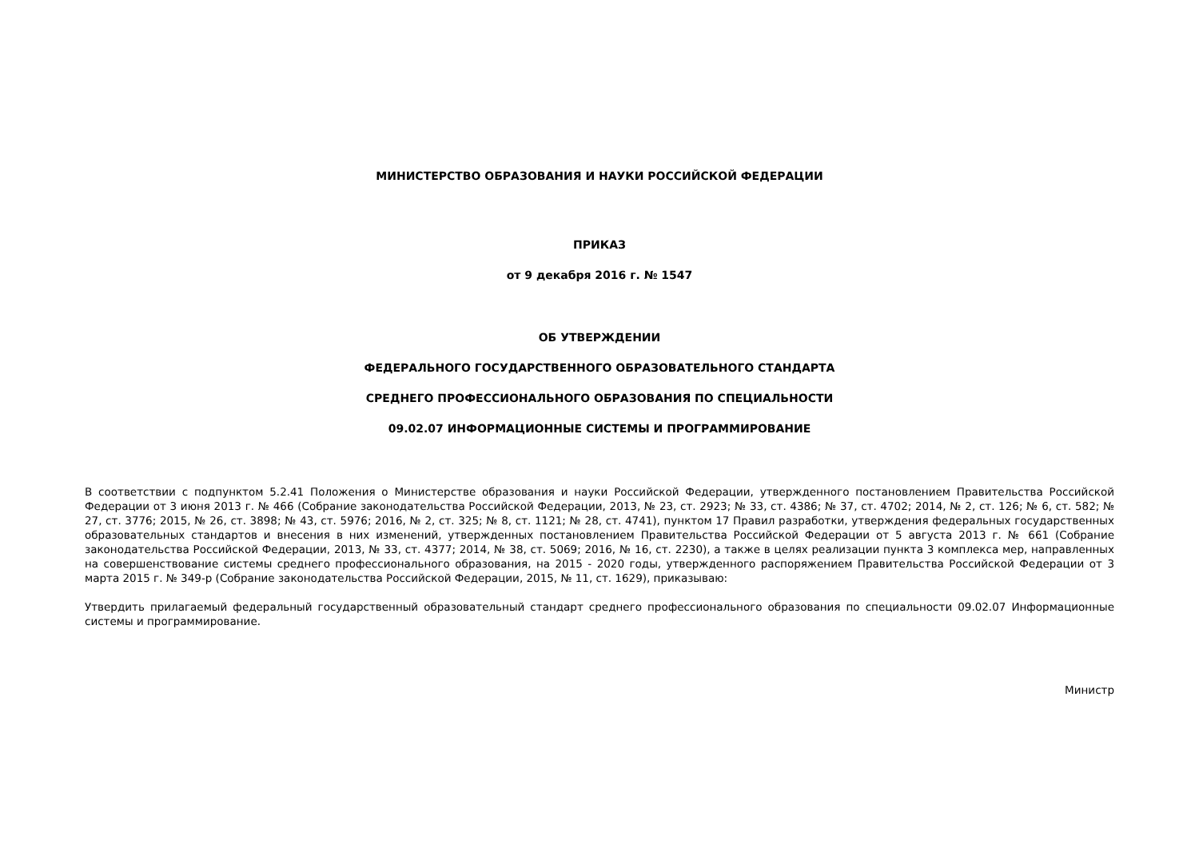МИНИСТЕРСТВО ОБРАЗОВАНИЯ И НАУКИ РОССИЙСКОЙ ФЕДЕРАЦИИ
ПРИКАЗ
от 9 декабря 2016 г. № 1547
ОБ УТВЕРЖДЕНИИ
ФЕДЕРАЛЬНОГО ГОСУДАРСТВЕННОГО ОБРАЗОВАТЕЛЬНОГО СТАНДАРТА
СРЕДНЕГО ПРОФЕССИОНАЛЬНОГО ОБРАЗОВАНИЯ ПО СПЕЦИАЛЬНОСТИ
09.02.07 ИНФОРМАЦИОННЫЕ СИСТЕМЫ И ПРОГРАММИРОВАНИЕ
В соответствии с подпунктом 5.2.41 Положения о Министерстве образования и науки Российской Федерации, утвержденного постановлением Правительства Российской Федерации от 3 июня 2013 г. № 466 (Собрание законодательства Российской Федерации, 2013, № 23, ст. 2923; № 33, ст. 4386; № 37, ст. 4702; 2014, № 2, ст. 126; № 6, ст. 582; № 27, ст. 3776; 2015, № 26, ст. 3898; № 43, ст. 5976; 2016, № 2, ст. 325; № 8, ст. 1121; № 28, ст. 4741), пунктом 17 Правил разработки, утверждения федеральных государственных образовательных стандартов и внесения в них изменений, утвержденных постановлением Правительства Российской Федерации от 5 августа 2013 г. № 661 (Собрание законодательства Российской Федерации, 2013, № 33, ст. 4377; 2014, № 38, ст. 5069; 2016, № 16, ст. 2230), а также в целях реализации пункта 3 комплекса мер, направленных на совершенствование системы среднего профессионального образования, на 2015 - 2020 годы, утвержденного распоряжением Правительства Российской Федерации от 3 марта 2015 г. № 349-р (Собрание законодательства Российской Федерации, 2015, № 11, ст. 1629), приказываю:
Утвердить прилагаемый федеральный государственный образовательный стандарт среднего профессионального образования по специальности 09.02.07 Информационные системы и программирование.
Министр